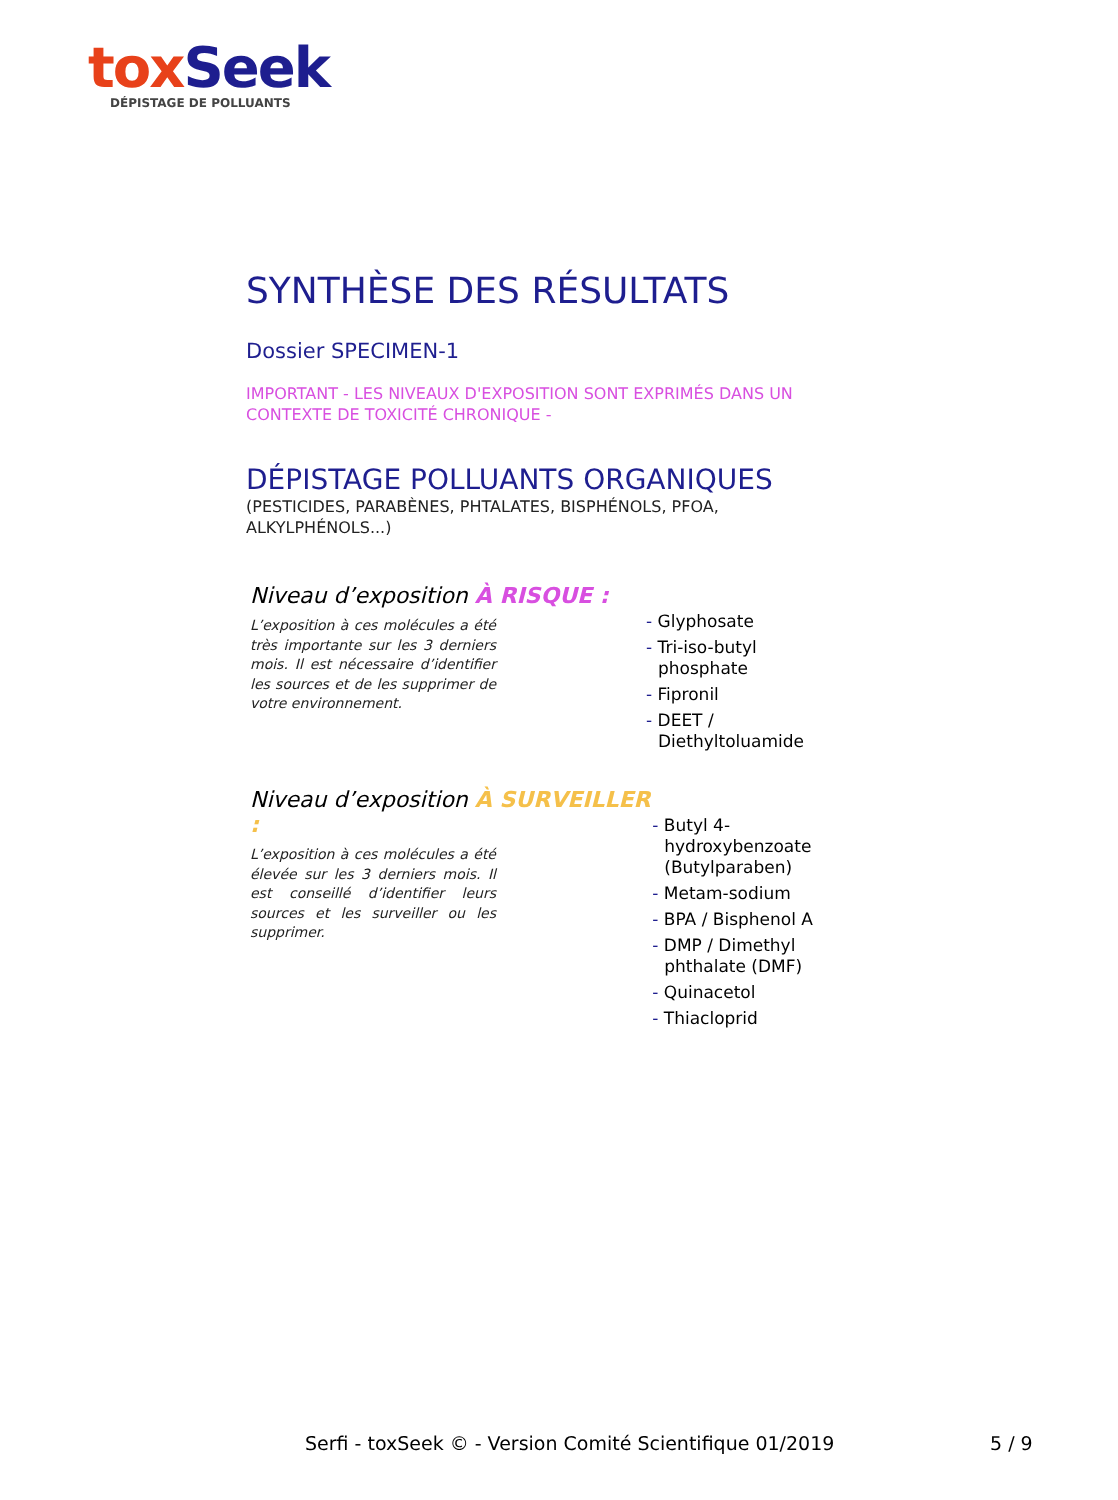tox Seek
DÉPISTAGE DE POLLUANTS
SYNTHÈSE DES RÉSULTATS
Dossier SPECIMEN-1
IMPORTANT - LES NIVEAUX D'EXPOSITION SONT EXPRIMÉS DANS UN CONTEXTE DE TOXICITÉ CHRONIQUE -
DÉPISTAGE POLLUANTS ORGANIQUES
(PESTICIDES, PARABÈNES, PHTALATES, BISPHÉNOLS, PFOA, ALKYLPHÉNOLS...)
Niveau d’exposition À RISQUE :
L’exposition à ces molécules a été très importante sur les 3 derniers mois. Il est nécessaire d’identifier les sources et de les supprimer de votre environnement.
- Glyphosate
- Tri-iso-butyl phosphate
- Fipronil
- DEET / Diethyltoluamide
Niveau d’exposition À SURVEILLER :
L’exposition à ces molécules a été élevée sur les 3 derniers mois. Il est conseillé d’identifier leurs sources et les surveiller ou les supprimer.
- Butyl 4-hydroxybenzoate (Butylparaben)
- Metam-sodium
- BPA / Bisphenol A
- DMP / Dimethyl phthalate (DMF)
- Quinacetol
- Thiacloprid
Serfi - toxSeek © - Version Comité Scientifique 01/2019
5 / 9